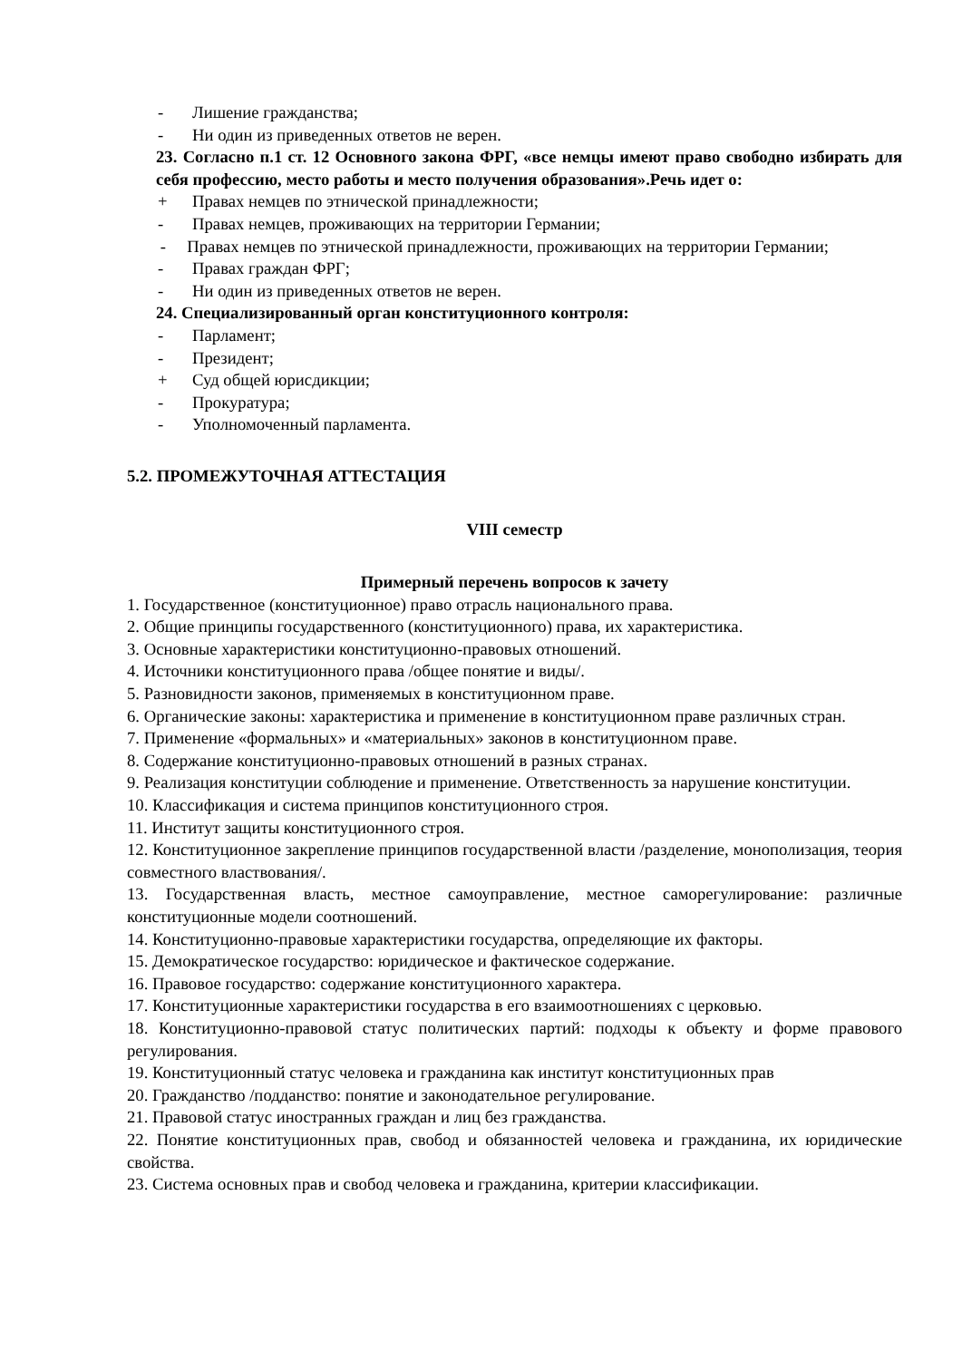- Лишение гражданства;
- Ни один из приведенных ответов не верен.
23. Согласно п.1 ст. 12 Основного закона ФРГ, «все немцы имеют право свободно избирать для себя профессию, место работы и место получения образования».Речь идет о:
+ Правах немцев по этнической принадлежности;
- Правах немцев, проживающих на территории Германии;
- Правах немцев по этнической принадлежности, проживающих на территории Германии;
- Правах граждан ФРГ;
- Ни один из приведенных ответов не верен.
24. Специализированный орган конституционного контроля:
- Парламент;
- Президент;
+ Суд общей юрисдикции;
- Прокуратура;
- Уполномоченный парламента.
5.2. ПРОМЕЖУТОЧНАЯ АТТЕСТАЦИЯ
VIII семестр
Примерный перечень вопросов к зачету
1. Государственное (конституционное) право отрасль национального права.
2. Общие принципы государственного (конституционного) права, их характеристика.
3. Основные характеристики конституционно-правовых отношений.
4. Источники конституционного права /общее понятие и виды/.
5. Разновидности законов, применяемых в конституционном праве.
6. Органические законы: характеристика и применение в конституционном праве различных стран.
7. Применение «формальных» и «материальных» законов в конституционном праве.
8. Содержание конституционно-правовых отношений в разных странах.
9. Реализация конституции соблюдение и применение. Ответственность за нарушение конституции.
10. Классификация и система принципов конституционного строя.
11. Институт защиты конституционного строя.
12. Конституционное закрепление принципов государственной власти /разделение, монополизация, теория совместного властвования/.
13. Государственная власть, местное самоуправление, местное саморегулирование: различные конституционные модели соотношений.
14. Конституционно-правовые характеристики государства, определяющие их факторы.
15. Демократическое государство: юридическое и фактическое содержание.
16. Правовое государство: содержание конституционного характера.
17. Конституционные характеристики государства в его взаимоотношениях с церковью.
18. Конституционно-правовой статус политических партий: подходы к объекту и форме правового регулирования.
19. Конституционный статус человека и гражданина как институт конституционных прав
20. Гражданство /подданство: понятие и законодательное регулирование.
21. Правовой статус иностранных граждан и лиц без гражданства.
22. Понятие конституционных прав, свобод и обязанностей человека и гражданина, их юридические свойства.
23. Система основных прав и свобод человека и гражданина, критерии классификации.